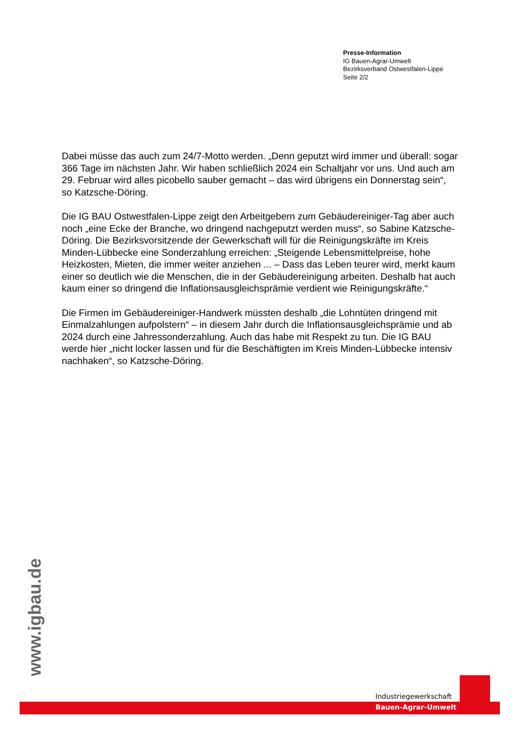Presse-Information
IG Bauen-Agrar-Umwelt
Bezirksverband Ostwestfalen-Lippe
Seite 2/2
Dabei müsse das auch zum 24/7-Motto werden. „Denn geputzt wird immer und überall: sogar 366 Tage im nächsten Jahr. Wir haben schließlich 2024 ein Schaltjahr vor uns. Und auch am 29. Februar wird alles picobello sauber gemacht – das wird übrigens ein Donnerstag sein“, so Katzsche-Döring.
Die IG BAU Ostwestfalen-Lippe zeigt den Arbeitgebern zum Gebäudereiniger-Tag aber auch noch „eine Ecke der Branche, wo dringend nachgeputzt werden muss“, so Sabine Katzsche-Döring. Die Bezirksvorsitzende der Gewerkschaft will für die Reinigungskräfte im Kreis Minden-Lübbecke eine Sonderzahlung erreichen: „Steigende Lebensmittelpreise, hohe Heizkosten, Mieten, die immer weiter anziehen ... – Dass das Leben teurer wird, merkt kaum einer so deutlich wie die Menschen, die in der Gebäudereinigung arbeiten. Deshalb hat auch kaum einer so dringend die Inflationsausgleichsprämie verdient wie Reinigungskräfte.“
Die Firmen im Gebäudereiniger-Handwerk müssten deshalb „die Lohntüten dringend mit Einmalzahlungen aufpolstern“ – in diesem Jahr durch die Inflationsausgleichsprämie und ab 2024 durch eine Jahressonderzahlung. Auch das habe mit Respekt zu tun. Die IG BAU werde hier „nicht locker lassen und für die Beschäftigten im Kreis Minden-Lübbecke intensiv nachhaken“, so Katzsche-Döring.
www.igbau.de
Industriegewerkschaft
Bauen-Agrar-Umwelt